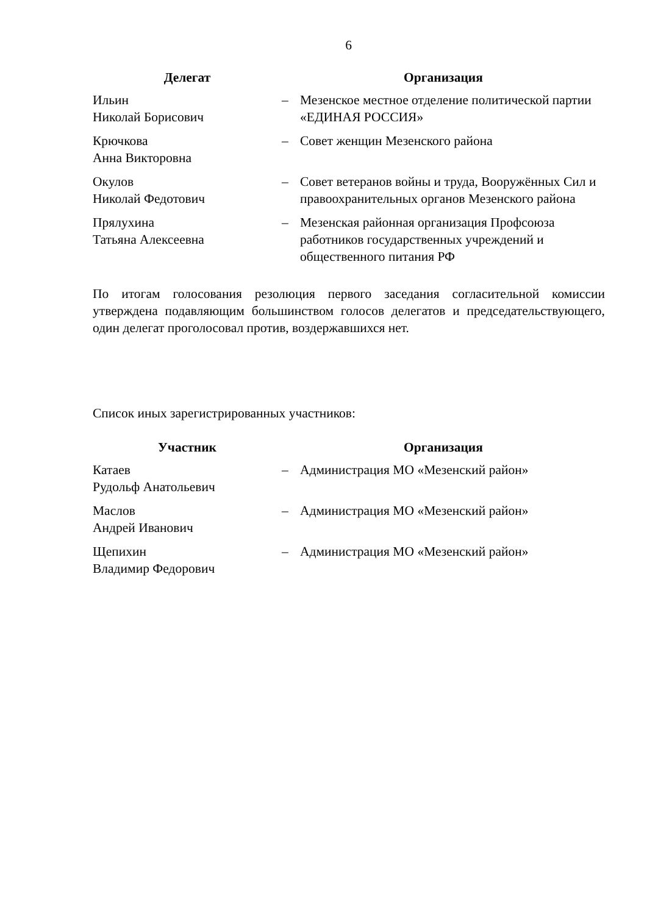6
| Делегат | Организация | |
| --- | --- | --- |
| Ильин Николай Борисович | – | Мезенское местное отделение политической партии «ЕДИНАЯ РОССИЯ» |
| Крючкова Анна Викторовна | – | Совет женщин Мезенского района |
| Окулов Николай Федотович | – | Совет ветеранов войны и труда, Вооружён­ных Сил и правоохранительных органов Ме­зенского района |
| Прялухина Татьяна Алексеевна | – | Мезенская районная организация Профсоюза работников государственных учреждений и общественного питания РФ |
По итогам голосования резолюция первого заседания согласительной комис­сии утверждена подавляющим большинством голосов делегатов и председа­тельствующего, один делегат проголосовал против, воздержавшихся нет.
Список иных зарегистрированных участников:
| Участник | Организация | |
| --- | --- | --- |
| Катаев Рудольф Анатольевич | – | Администрация МО «Мезенский район» |
| Маслов Андрей Иванович | – | Администрация МО «Мезенский район» |
| Щепихин Владимир Федорович | – | Администрация МО «Мезенский район» |